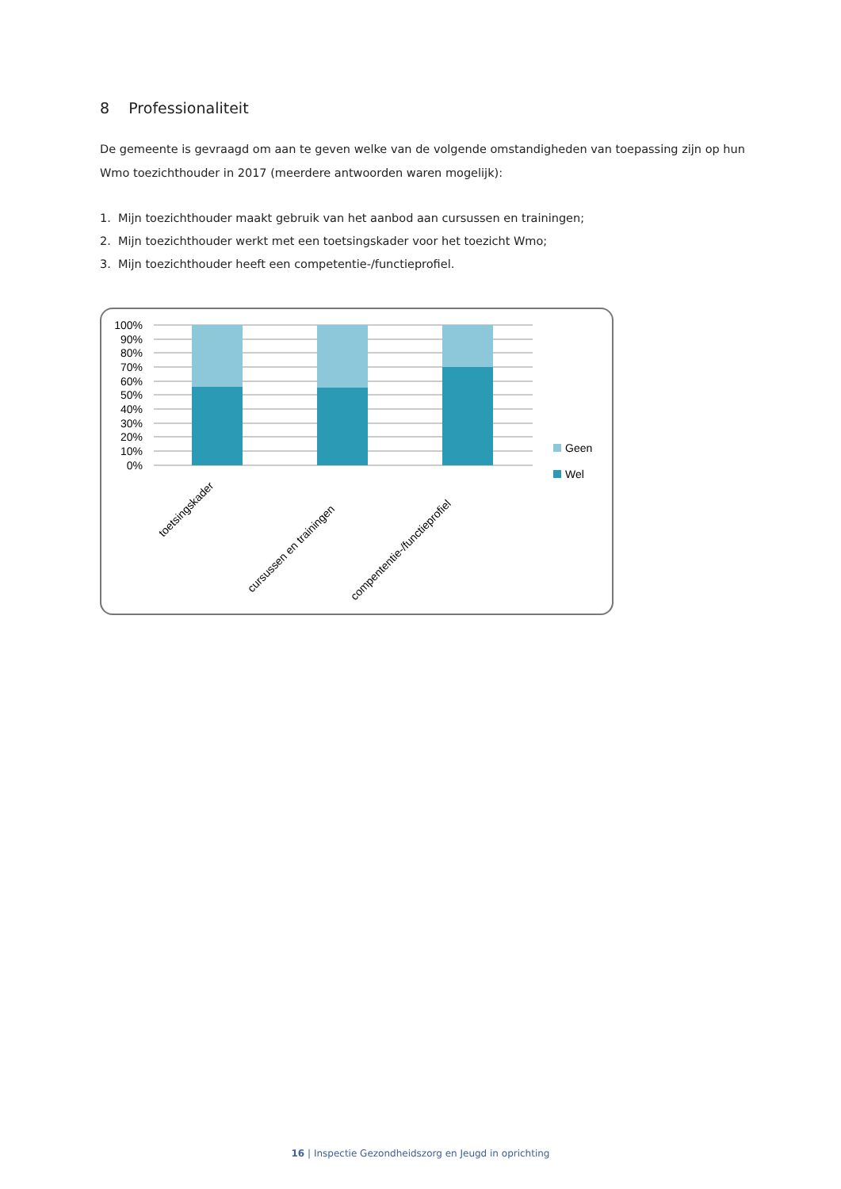8 Professionaliteit
De gemeente is gevraagd om aan te geven welke van de volgende omstandigheden van toepassing zijn op hun Wmo toezichthouder in 2017 (meerdere antwoorden waren mogelijk):
1. Mijn toezichthouder maakt gebruik van het aanbod aan cursussen en trainingen;
2. Mijn toezichthouder werkt met een toetsingskader voor het toezicht Wmo;
3. Mijn toezichthouder heeft een competentie-/functieprofiel.
100%
90%
80%
70%
60%
50%
40%
30%
20%
10%
0%
Geen
Wel
toetsingskader
cursussen en trainingen
compententie-/functieprofiel
16 | Inspectie Gezondheidszorg en Jeugd in oprichting